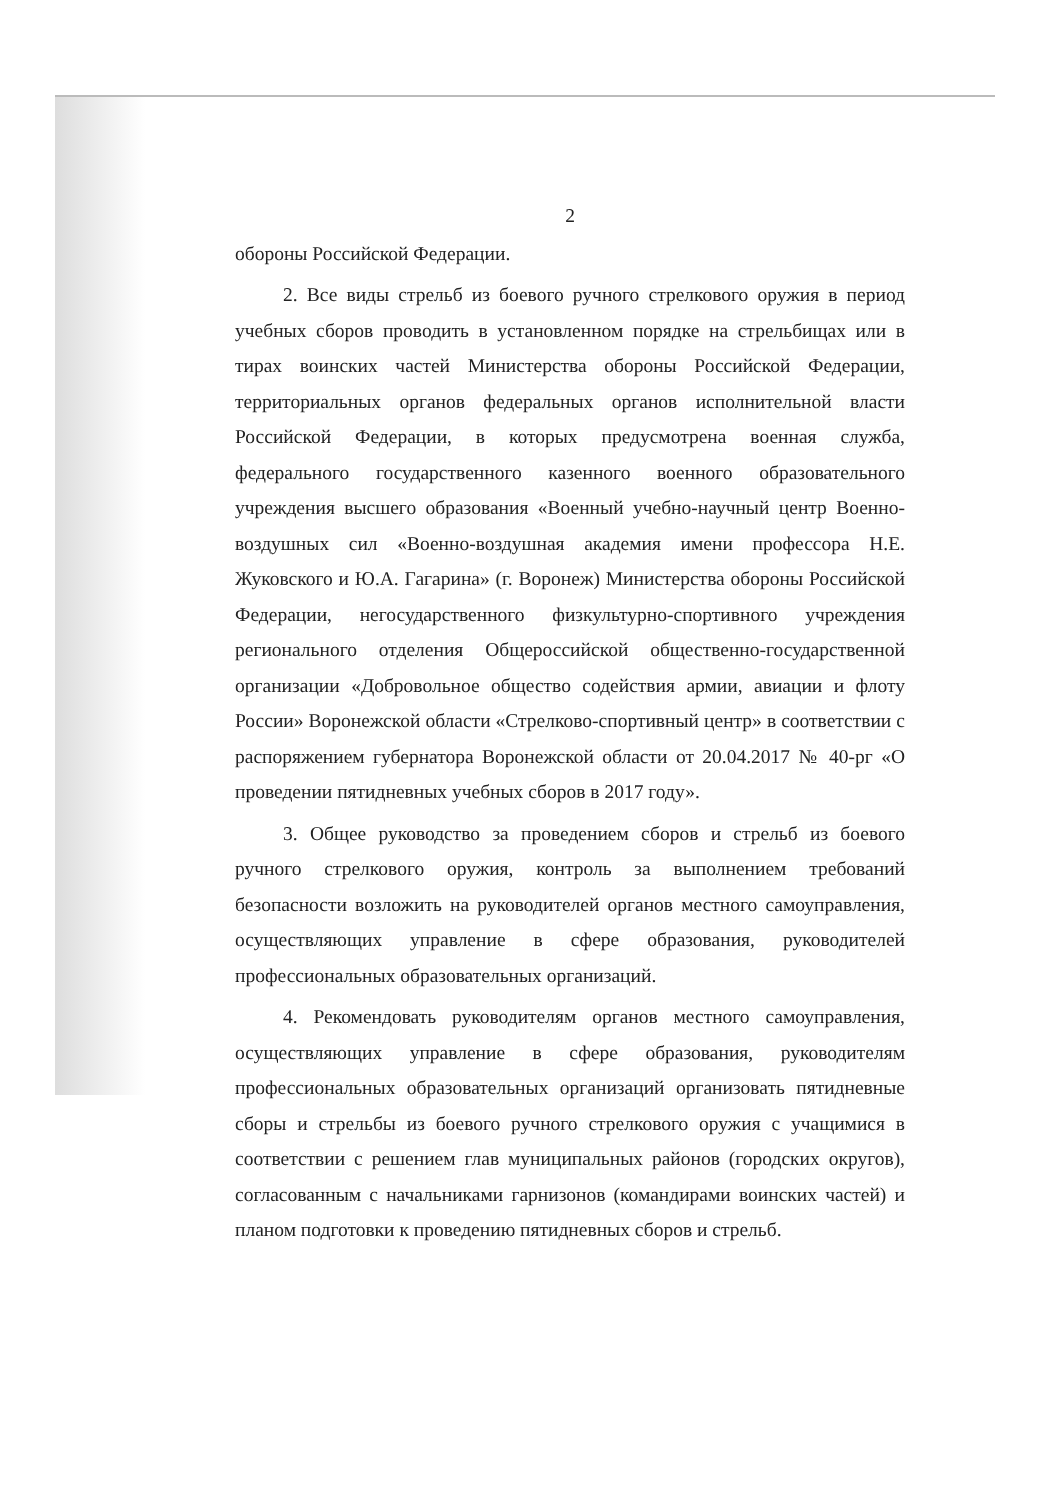2
обороны Российской Федерации.
2. Все виды стрельб из боевого ручного стрелкового оружия в период учебных сборов проводить в установленном порядке на стрельбищах или в тирах воинских частей Министерства обороны Российской Федерации, территориальных органов федеральных органов исполнительной власти Российской Федерации, в которых предусмотрена военная служба, федерального государственного казенного военного образовательного учреждения высшего образования «Военный учебно-научный центр Военно-воздушных сил «Военно-воздушная академия имени профессора Н.Е. Жуковского и Ю.А. Гагарина» (г. Воронеж) Министерства обороны Российской Федерации, негосударственного физкультурно-спортивного учреждения регионального отделения Общероссийской общественно-государственной организации «Добровольное общество содействия армии, авиации и флоту России» Воронежской области «Стрелково-спортивный центр» в соответствии с распоряжением губернатора Воронежской области от 20.04.2017 № 40-рг «О проведении пятидневных учебных сборов в 2017 году».
3. Общее руководство за проведением сборов и стрельб из боевого ручного стрелкового оружия, контроль за выполнением требований безопасности возложить на руководителей органов местного самоуправления, осуществляющих управление в сфере образования, руководителей профессиональных образовательных организаций.
4. Рекомендовать руководителям органов местного самоуправления, осуществляющих управление в сфере образования, руководителям профессиональных образовательных организаций организовать пятидневные сборы и стрельбы из боевого ручного стрелкового оружия с учащимися в соответствии с решением глав муниципальных районов (городских округов), согласованным с начальниками гарнизонов (командирами воинских частей) и планом подготовки к проведению пятидневных сборов и стрельб.